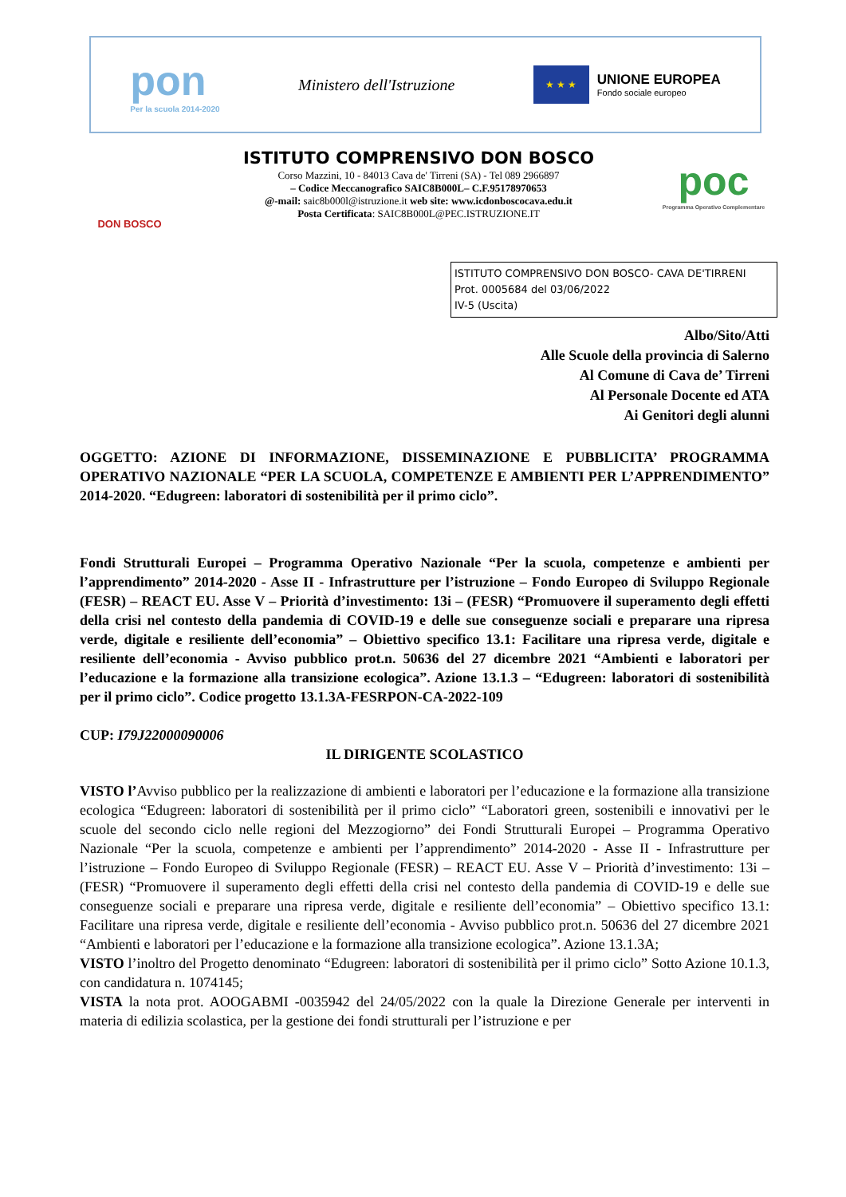pon
Per la scuola 2014-2020
Ministero dell'Istruzione
★ ★ ★
UNIONE EUROPEA
Fondo sociale europeo
DON BOSCO
ISTITUTO COMPRENSIVO DON BOSCO
Corso Mazzini, 10 - 84013 Cava de' Tirreni (SA) - Tel 089 2966897
– Codice Meccanografico SAIC8B000L– C.F.95178970653
@-mail: saic8b000l@istruzione.it web site: www.icdonboscocava.edu.it
Posta Certificata: SAIC8B000L@PEC.ISTRUZIONE.IT
poc
Programma Operativo Complementare
ISTITUTO COMPRENSIVO DON BOSCO- CAVA DE'TIRRENI
Prot. 0005684 del 03/06/2022
IV-5 (Uscita)
Albo/Sito/Atti
Alle Scuole della provincia di Salerno
Al Comune di Cava de’ Tirreni
Al Personale Docente ed ATA
Ai Genitori degli alunni
OGGETTO: AZIONE DI INFORMAZIONE, DISSEMINAZIONE E PUBBLICITA’ PROGRAMMA OPERATIVO NAZIONALE “PER LA SCUOLA, COMPETENZE E AMBIENTI PER L’APPRENDIMENTO” 2014-2020. “Edugreen: laboratori di sostenibilità per il primo ciclo”.
Fondi Strutturali Europei – Programma Operativo Nazionale “Per la scuola, competenze e ambienti per l’apprendimento” 2014-2020 - Asse II - Infrastrutture per l’istruzione – Fondo Europeo di Sviluppo Regionale (FESR) – REACT EU. Asse V – Priorità d’investimento: 13i – (FESR) “Promuovere il superamento degli effetti della crisi nel contesto della pandemia di COVID-19 e delle sue conseguenze sociali e preparare una ripresa verde, digitale e resiliente dell’economia” – Obiettivo specifico 13.1: Facilitare una ripresa verde, digitale e resiliente dell’economia - Avviso pubblico prot.n. 50636 del 27 dicembre 2021 “Ambienti e laboratori per l’educazione e la formazione alla transizione ecologica”. Azione 13.1.3 – “Edugreen: laboratori di sostenibilità per il primo ciclo”. Codice progetto 13.1.3A-FESRPON-CA-2022-109
CUP: I79J22000090006
IL DIRIGENTE SCOLASTICO
VISTO l’Avviso pubblico per la realizzazione di ambienti e laboratori per l’educazione e la formazione alla transizione ecologica “Edugreen: laboratori di sostenibilità per il primo ciclo” “Laboratori green, sostenibili e innovativi per le scuole del secondo ciclo nelle regioni del Mezzogiorno” dei Fondi Strutturali Europei – Programma Operativo Nazionale “Per la scuola, competenze e ambienti per l’apprendimento” 2014-2020 - Asse II - Infrastrutture per l’istruzione – Fondo Europeo di Sviluppo Regionale (FESR) – REACT EU. Asse V – Priorità d’investimento: 13i – (FESR) “Promuovere il superamento degli effetti della crisi nel contesto della pandemia di COVID-19 e delle sue conseguenze sociali e preparare una ripresa verde, digitale e resiliente dell’economia” – Obiettivo specifico 13.1: Facilitare una ripresa verde, digitale e resiliente dell’economia - Avviso pubblico prot.n. 50636 del 27 dicembre 2021 “Ambienti e laboratori per l’educazione e la formazione alla transizione ecologica”. Azione 13.1.3A;
VISTO l’inoltro del Progetto denominato “Edugreen: laboratori di sostenibilità per il primo ciclo” Sotto Azione 10.1.3, con candidatura n. 1074145;
VISTA la nota prot. AOOGABMI -0035942 del 24/05/2022 con la quale la Direzione Generale per interventi in materia di edilizia scolastica, per la gestione dei fondi strutturali per l’istruzione e per